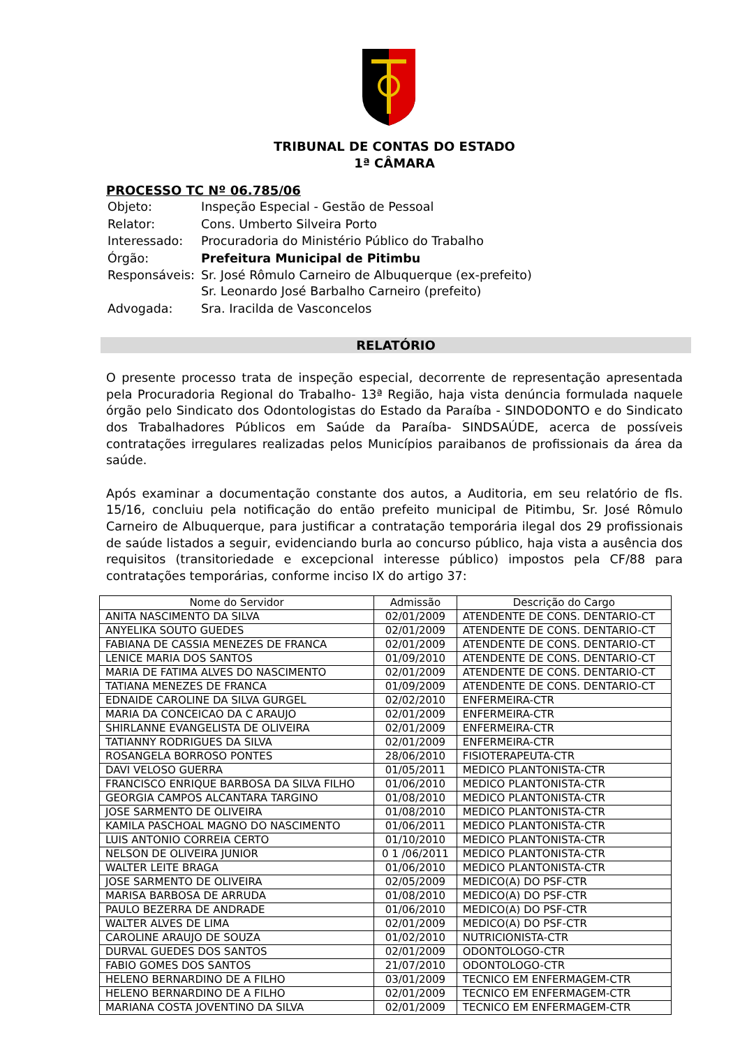TRIBUNAL DE CONTAS DO ESTADO
1ª CÂMARA
PROCESSO TC Nº 06.785/06
| Objeto: | Inspeção Especial - Gestão de Pessoal |
| Relator: | Cons. Umberto Silveira Porto |
| Interessado: | Procuradoria do Ministério Público do Trabalho |
| Órgão: | Prefeitura Municipal de Pitimbu |
| Responsáveis: | Sr. José Rômulo Carneiro de Albuquerque (ex-prefeito) Sr. Leonardo José Barbalho Carneiro (prefeito) |
| Advogada: | Sra. Iracilda de Vasconcelos |
RELATÓRIO
O presente processo trata de inspeção especial, decorrente de representação apresentada pela Procuradoria Regional do Trabalho- 13ª Região, haja vista denúncia formulada naquele órgão pelo Sindicato dos Odontologistas do Estado da Paraíba - SINDODONTO e do Sindicato dos Trabalhadores Públicos em Saúde da Paraíba- SINDSAÚDE, acerca de possíveis contratações irregulares realizadas pelos Municípios paraibanos de profissionais da área da saúde.
Após examinar a documentação constante dos autos, a Auditoria, em seu relatório de fls. 15/16, concluiu pela notificação do então prefeito municipal de Pitimbu, Sr. José Rômulo Carneiro de Albuquerque, para justificar a contratação temporária ilegal dos 29 profissionais de saúde listados a seguir, evidenciando burla ao concurso público, haja vista a ausência dos requisitos (transitoriedade e excepcional interesse público) impostos pela CF/88 para contratações temporárias, conforme inciso IX do artigo 37:
| Nome do Servidor | Admissão | Descrição do Cargo |
| --- | --- | --- |
| ANITA NASCIMENTO DA SILVA | 02/01/2009 | ATENDENTE DE CONS. DENTARIO-CT |
| ANYELIKA SOUTO GUEDES | 02/01/2009 | ATENDENTE DE CONS. DENTARIO-CT |
| FABIANA DE CASSIA MENEZES DE FRANCA | 02/01/2009 | ATENDENTE DE CONS. DENTARIO-CT |
| LENICE MARIA DOS SANTOS | 01/09/2010 | ATENDENTE DE CONS. DENTARIO-CT |
| MARIA DE FATIMA ALVES DO NASCIMENTO | 02/01/2009 | ATENDENTE DE CONS. DENTARIO-CT |
| TATIANA MENEZES DE FRANCA | 01/09/2009 | ATENDENTE DE CONS. DENTARIO-CT |
| EDNAIDE CAROLINE DA SILVA GURGEL | 02/02/2010 | ENFERMEIRA-CTR |
| MARIA DA CONCEICAO DA C ARAUJO | 02/01/2009 | ENFERMEIRA-CTR |
| SHIRLANNE EVANGELISTA DE OLIVEIRA | 02/01/2009 | ENFERMEIRA-CTR |
| TATIANNY RODRIGUES DA SILVA | 02/01/2009 | ENFERMEIRA-CTR |
| ROSANGELA BORROSO PONTES | 28/06/2010 | FISIOTERAPEUTA-CTR |
| DAVI VELOSO GUERRA | 01/05/2011 | MEDICO PLANTONISTA-CTR |
| FRANCISCO ENRIQUE BARBOSA DA SILVA FILHO | 01/06/2010 | MEDICO PLANTONISTA-CTR |
| GEORGIA CAMPOS ALCANTARA TARGINO | 01/08/2010 | MEDICO PLANTONISTA-CTR |
| JOSE SARMENTO DE OLIVEIRA | 01/08/2010 | MEDICO PLANTONISTA-CTR |
| KAMILA PASCHOAL MAGNO DO NASCIMENTO | 01/06/2011 | MEDICO PLANTONISTA-CTR |
| LUIS ANTONIO CORREIA CERTO | 01/10/2010 | MEDICO PLANTONISTA-CTR |
| NELSON DE OLIVEIRA JUNIOR | 0 1 /06/2011 | MEDICO PLANTONISTA-CTR |
| WALTER LEITE BRAGA | 01/06/2010 | MEDICO PLANTONISTA-CTR |
| JOSE SARMENTO DE OLIVEIRA | 02/05/2009 | MEDICO(A) DO PSF-CTR |
| MARISA BARBOSA DE ARRUDA | 01/08/2010 | MEDICO(A) DO PSF-CTR |
| PAULO BEZERRA DE ANDRADE | 01/06/2010 | MEDICO(A) DO PSF-CTR |
| WALTER ALVES DE LIMA | 02/01/2009 | MEDICO(A) DO PSF-CTR |
| CAROLINE ARAUJO DE SOUZA | 01/02/2010 | NUTRICIONISTA-CTR |
| DURVAL GUEDES DOS SANTOS | 02/01/2009 | ODONTOLOGO-CTR |
| FABIO GOMES DOS SANTOS | 21/07/2010 | ODONTOLOGO-CTR |
| HELENO BERNARDINO DE A FILHO | 03/01/2009 | TECNICO EM ENFERMAGEM-CTR |
| HELENO BERNARDINO DE A FILHO | 02/01/2009 | TECNICO EM ENFERMAGEM-CTR |
| MARIANA COSTA JOVENTINO DA SILVA | 02/01/2009 | TECNICO EM ENFERMAGEM-CTR |